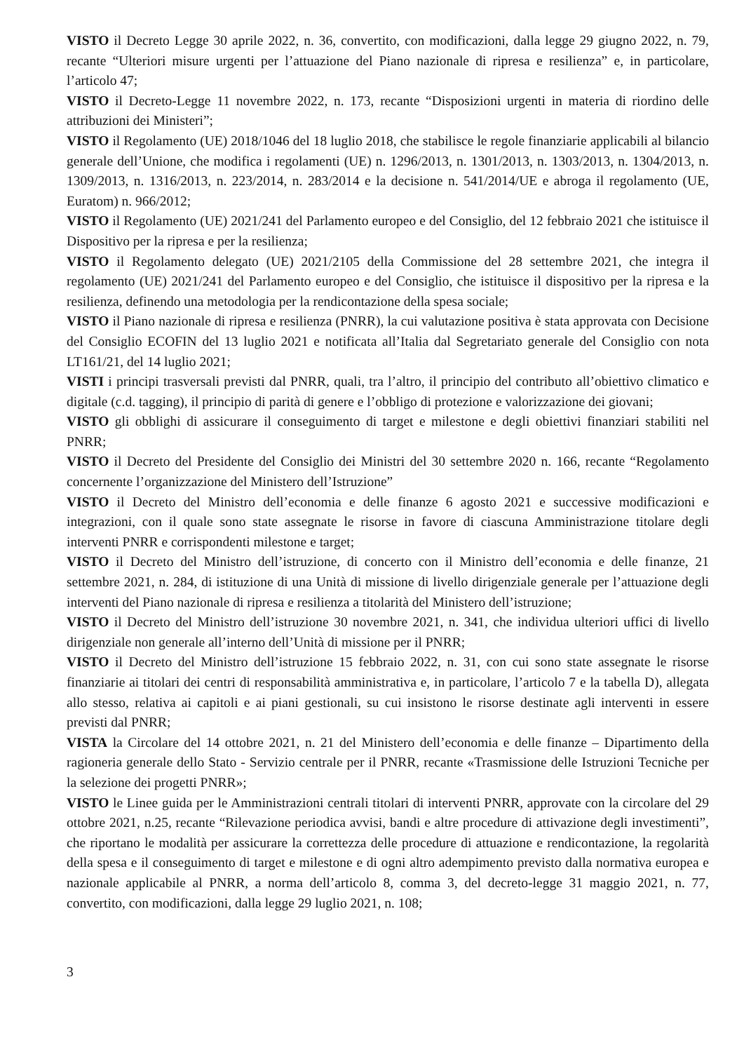VISTO il Decreto Legge 30 aprile 2022, n. 36, convertito, con modificazioni, dalla legge 29 giugno 2022, n. 79, recante “Ulteriori misure urgenti per l’attuazione del Piano nazionale di ripresa e resilienza” e, in particolare, l’articolo 47;
VISTO il Decreto-Legge 11 novembre 2022, n. 173, recante “Disposizioni urgenti in materia di riordino delle attribuzioni dei Ministeri”;
VISTO il Regolamento (UE) 2018/1046 del 18 luglio 2018, che stabilisce le regole finanziarie applicabili al bilancio generale dell’Unione, che modifica i regolamenti (UE) n. 1296/2013, n. 1301/2013, n. 1303/2013, n. 1304/2013, n. 1309/2013, n. 1316/2013, n. 223/2014, n. 283/2014 e la decisione n. 541/2014/UE e abroga il regolamento (UE, Euratom) n. 966/2012;
VISTO il Regolamento (UE) 2021/241 del Parlamento europeo e del Consiglio, del 12 febbraio 2021 che istituisce il Dispositivo per la ripresa e per la resilienza;
VISTO il Regolamento delegato (UE) 2021/2105 della Commissione del 28 settembre 2021, che integra il regolamento (UE) 2021/241 del Parlamento europeo e del Consiglio, che istituisce il dispositivo per la ripresa e la resilienza, definendo una metodologia per la rendicontazione della spesa sociale;
VISTO il Piano nazionale di ripresa e resilienza (PNRR), la cui valutazione positiva è stata approvata con Decisione del Consiglio ECOFIN del 13 luglio 2021 e notificata all’Italia dal Segretariato generale del Consiglio con nota LT161/21, del 14 luglio 2021;
VISTI i principi trasversali previsti dal PNRR, quali, tra l’altro, il principio del contributo all’obiettivo climatico e digitale (c.d. tagging), il principio di parità di genere e l’obbligo di protezione e valorizzazione dei giovani;
VISTO gli obblighi di assicurare il conseguimento di target e milestone e degli obiettivi finanziari stabiliti nel PNRR;
VISTO il Decreto del Presidente del Consiglio dei Ministri del 30 settembre 2020 n. 166, recante “Regolamento concernente l’organizzazione del Ministero dell’Istruzione”
VISTO il Decreto del Ministro dell’economia e delle finanze 6 agosto 2021 e successive modificazioni e integrazioni, con il quale sono state assegnate le risorse in favore di ciascuna Amministrazione titolare degli interventi PNRR e corrispondenti milestone e target;
VISTO il Decreto del Ministro dell’istruzione, di concerto con il Ministro dell’economia e delle finanze, 21 settembre 2021, n. 284, di istituzione di una Unità di missione di livello dirigenziale generale per l’attuazione degli interventi del Piano nazionale di ripresa e resilienza a titolarità del Ministero dell’istruzione;
VISTO il Decreto del Ministro dell’istruzione 30 novembre 2021, n. 341, che individua ulteriori uffici di livello dirigenziale non generale all’interno dell’Unità di missione per il PNRR;
VISTO il Decreto del Ministro dell’istruzione 15 febbraio 2022, n. 31, con cui sono state assegnate le risorse finanziarie ai titolari dei centri di responsabilità amministrativa e, in particolare, l’articolo 7 e la tabella D), allegata allo stesso, relativa ai capitoli e ai piani gestionali, su cui insistono le risorse destinate agli interventi in essere previsti dal PNRR;
VISTA la Circolare del 14 ottobre 2021, n. 21 del Ministero dell’economia e delle finanze – Dipartimento della ragioneria generale dello Stato - Servizio centrale per il PNRR, recante «Trasmissione delle Istruzioni Tecniche per la selezione dei progetti PNRR»;
VISTO le Linee guida per le Amministrazioni centrali titolari di interventi PNRR, approvate con la circolare del 29 ottobre 2021, n.25, recante “Rilevazione periodica avvisi, bandi e altre procedure di attivazione degli investimenti”, che riportano le modalità per assicurare la correttezza delle procedure di attuazione e rendicontazione, la regolarità della spesa e il conseguimento di target e milestone e di ogni altro adempimento previsto dalla normativa europea e nazionale applicabile al PNRR, a norma dell’articolo 8, comma 3, del decreto-legge 31 maggio 2021, n. 77, convertito, con modificazioni, dalla legge 29 luglio 2021, n. 108;
3